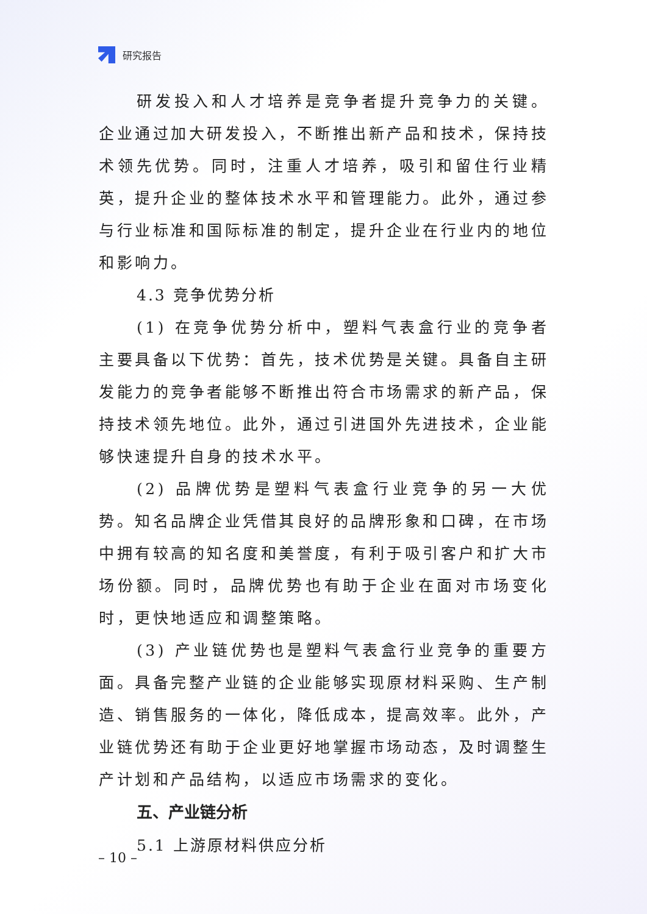研究报告
研发投入和人才培养是竞争者提升竞争力的关键。企业通过加大研发投入，不断推出新产品和技术，保持技术领先优势。同时，注重人才培养，吸引和留住行业精英，提升企业的整体技术水平和管理能力。此外，通过参与行业标准和国际标准的制定，提升企业在行业内的地位和影响力。
4.3 竞争优势分析
(1) 在竞争优势分析中，塑料气表盒行业的竞争者主要具备以下优势：首先，技术优势是关键。具备自主研发能力的竞争者能够不断推出符合市场需求的新产品，保持技术领先地位。此外，通过引进国外先进技术，企业能够快速提升自身的技术水平。
(2) 品牌优势是塑料气表盒行业竞争的另一大优势。知名品牌企业凭借其良好的品牌形象和口碑，在市场中拥有较高的知名度和美誉度，有利于吸引客户和扩大市场份额。同时，品牌优势也有助于企业在面对市场变化时，更快地适应和调整策略。
(3) 产业链优势也是塑料气表盒行业竞争的重要方面。具备完整产业链的企业能够实现原材料采购、生产制造、销售服务的一体化，降低成本，提高效率。此外，产业链优势还有助于企业更好地掌握市场动态，及时调整生产计划和产品结构，以适应市场需求的变化。
五、产业链分析
5.1 上游原材料供应分析
– 10 –